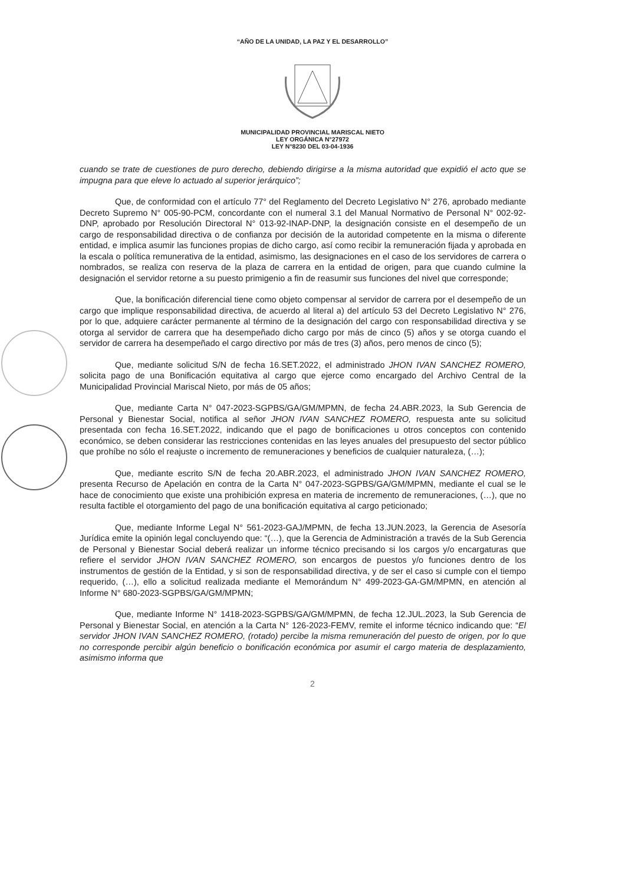“AÑO DE LA UNIDAD, LA PAZ Y EL DESARROLLO”
MUNICIPALIDAD PROVINCIAL MARISCAL NIETO
LEY ORGÁNICA N°27972
LEY N°8230 DEL 03-04-1936
cuando se trate de cuestiones de puro derecho, debiendo dirigirse a la misma autoridad que expidió el acto que se impugna para que eleve lo actuado al superior jerárquico”;
Que, de conformidad con el artículo 77° del Reglamento del Decreto Legislativo N° 276, aprobado mediante Decreto Supremo N° 005-90-PCM, concordante con el numeral 3.1 del Manual Normativo de Personal N° 002-92-DNP, aprobado por Resolución Directoral N° 013-92-INAP-DNP, la designación consiste en el desempeño de un cargo de responsabilidad directiva o de confianza por decisión de la autoridad competente en la misma o diferente entidad, e implica asumir las funciones propias de dicho cargo, así como recibir la remuneración fijada y aprobada en la escala o política remunerativa de la entidad, asimismo, las designaciones en el caso de los servidores de carrera o nombrados, se realiza con reserva de la plaza de carrera en la entidad de origen, para que cuando culmine la designación el servidor retorne a su puesto primigenio a fin de reasumir sus funciones del nivel que corresponde;
Que, la bonificación diferencial tiene como objeto compensar al servidor de carrera por el desempeño de un cargo que implique responsabilidad directiva, de acuerdo al literal a) del artículo 53 del Decreto Legislativo N° 276, por lo que, adquiere carácter permanente al término de la designación del cargo con responsabilidad directiva y se otorga al servidor de carrera que ha desempeñado dicho cargo por más de cinco (5) años y se otorga cuando el servidor de carrera ha desempeñado el cargo directivo por más de tres (3) años, pero menos de cinco (5);
Que, mediante solicitud S/N de fecha 16.SET.2022, el administrado JHON IVAN SANCHEZ ROMERO, solicita pago de una Bonificación equitativa al cargo que ejerce como encargado del Archivo Central de la Municipalidad Provincial Mariscal Nieto, por más de 05 años;
Que, mediante Carta N° 047-2023-SGPBS/GA/GM/MPMN, de fecha 24.ABR.2023, la Sub Gerencia de Personal y Bienestar Social, notifica al señor JHON IVAN SANCHEZ ROMERO, respuesta ante su solicitud presentada con fecha 16.SET.2022, indicando que el pago de bonificaciones u otros conceptos con contenido económico, se deben considerar las restricciones contenidas en las leyes anuales del presupuesto del sector público que prohíbe no sólo el reajuste o incremento de remuneraciones y beneficios de cualquier naturaleza, (…);
Que, mediante escrito S/N de fecha 20.ABR.2023, el administrado JHON IVAN SANCHEZ ROMERO, presenta Recurso de Apelación en contra de la Carta N° 047-2023-SGPBS/GA/GM/MPMN, mediante el cual se le hace de conocimiento que existe una prohibición expresa en materia de incremento de remuneraciones, (…), que no resulta factible el otorgamiento del pago de una bonificación equitativa al cargo peticionado;
Que, mediante Informe Legal N° 561-2023-GAJ/MPMN, de fecha 13.JUN.2023, la Gerencia de Asesoría Jurídica emite la opinión legal concluyendo que: “(…), que la Gerencia de Administración a través de la Sub Gerencia de Personal y Bienestar Social deberá realizar un informe técnico precisando si los cargos y/o encargaturas que refiere el servidor JHON IVAN SANCHEZ ROMERO, son encargos de puestos y/o funciones dentro de los instrumentos de gestión de la Entidad, y si son de responsabilidad directiva, y de ser el caso si cumple con el tiempo requerido, (…), ello a solicitud realizada mediante el Memorándum N° 499-2023-GA-GM/MPMN, en atención al Informe N° 680-2023-SGPBS/GA/GM/MPMN;
Que, mediante Informe N° 1418-2023-SGPBS/GA/GM/MPMN, de fecha 12.JUL.2023, la Sub Gerencia de Personal y Bienestar Social, en atención a la Carta N° 126-2023-FEMV, remite el informe técnico indicando que: “El servidor JHON IVAN SANCHEZ ROMERO, (rotado) percibe la misma remuneración del puesto de origen, por lo que no corresponde percibir algún beneficio o bonificación económica por asumir el cargo materia de desplazamiento, asimismo informa que
2